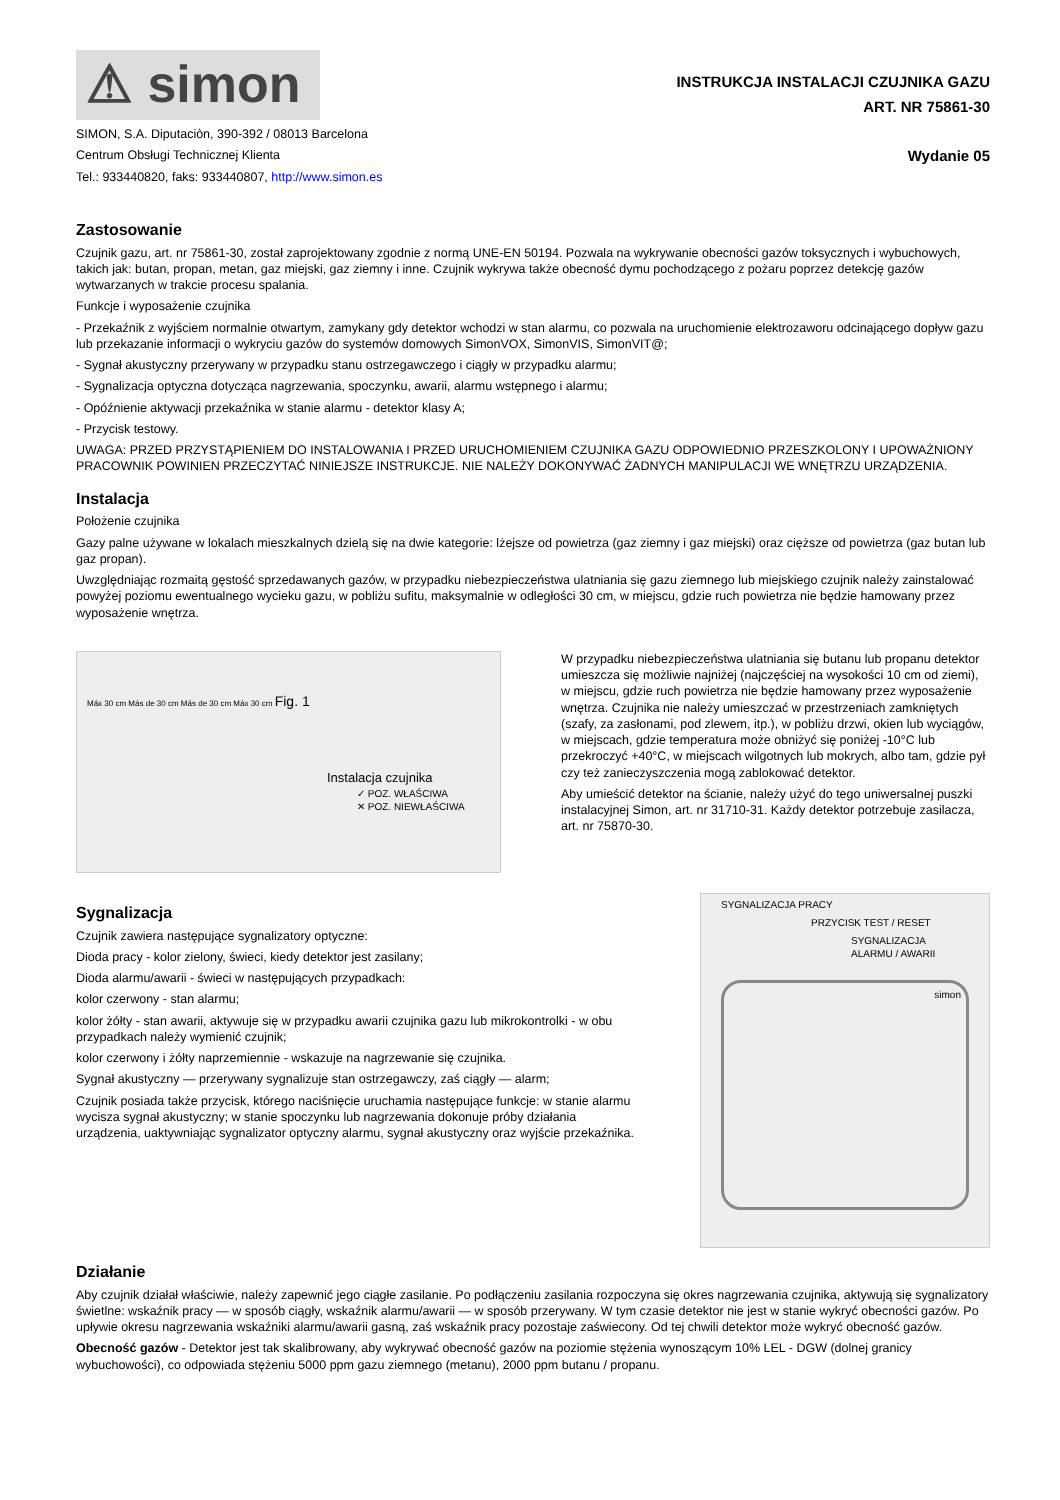⚠ simon
SIMON, S.A. Diputaciòn, 390-392 / 08013 Barcelona
Centrum Obsługi Technicznej Klienta
Tel.: 933440820, faks: 933440807, http://www.simon.es
INSTRUKCJA INSTALACJI CZUJNIKA GAZU
ART. NR 75861-30
Wydanie 05
Zastosowanie
Czujnik gazu, art. nr 75861-30, został zaprojektowany zgodnie z normą UNE-EN 50194. Pozwala na wykrywanie obecności gazów toksycznych i wybuchowych, takich jak: butan, propan, metan, gaz miejski, gaz ziemny i inne. Czujnik wykrywa także obecność dymu pochodzącego z pożaru poprzez detekcję gazów wytwarzanych w trakcie procesu spalania.
Funkcje i wyposażenie czujnika
- Przekaźnik z wyjściem normalnie otwartym, zamykany gdy detektor wchodzi w stan alarmu, co pozwala na uruchomienie elektrozaworu odcinającego dopływ gazu lub przekazanie informacji o wykryciu gazów do systemów domowych SimonVOX, SimonVIS, SimonVIT@;
- Sygnał akustyczny przerywany w przypadku stanu ostrzegawczego i ciągły w przypadku alarmu;
- Sygnalizacja optyczna dotycząca nagrzewania, spoczynku, awarii, alarmu wstępnego i alarmu;
- Opóźnienie aktywacji przekaźnika w stanie alarmu - detektor klasy A;
- Przycisk testowy.
UWAGA: PRZED PRZYSTĄPIENIEM DO INSTALOWANIA I PRZED URUCHOMIENIEM CZUJNIKA GAZU ODPOWIEDNIO PRZESZKOLONY I UPOWAŻNIONY PRACOWNIK POWINIEN PRZECZYTAĆ NINIEJSZE INSTRUKCJE. NIE NALEŻY DOKONYWAĆ ŻADNYCH MANIPULACJI WE WNĘTRZU URZĄDZENIA.
Instalacja
Położenie czujnika
Gazy palne używane w lokalach mieszkalnych dzielą się na dwie kategorie: lżejsze od powietrza (gaz ziemny i gaz miejski) oraz cięższe od powietrza (gaz butan lub gaz propan).
Uwzględniając rozmaitą gęstość sprzedawanych gazów, w przypadku niebezpieczeństwa ulatniania się gazu ziemnego lub miejskiego czujnik należy zainstalować powyżej poziomu ewentualnego wycieku gazu, w pobliżu sufitu, maksymalnie w odległości 30 cm, w miejscu, gdzie ruch powietrza nie będzie hamowany przez wyposażenie wnętrza.
Máx 30 cm Más de 30 cm Más de 30 cm Máx 30 cm Fig. 1
Instalacja czujnika
✓ POZ. WŁAŚCIWA
✕ POZ. NIEWŁAŚCIWA
W przypadku niebezpieczeństwa ulatniania się butanu lub propanu detektor umieszcza się możliwie najniżej (najczęściej na wysokości 10 cm od ziemi), w miejscu, gdzie ruch powietrza nie będzie hamowany przez wyposażenie wnętrza. Czujnika nie należy umieszczać w przestrzeniach zamkniętych (szafy, za zasłonami, pod zlewem, itp.), w pobliżu drzwi, okien lub wyciągów, w miejscach, gdzie temperatura może obniżyć się poniżej -10°C lub przekroczyć +40°C, w miejscach wilgotnych lub mokrych, albo tam, gdzie pył czy też zanieczyszczenia mogą zablokować detektor.
Aby umieścić detektor na ścianie, należy użyć do tego uniwersalnej puszki instalacyjnej Simon, art. nr 31710-31. Każdy detektor potrzebuje zasilacza, art. nr 75870-30.
Sygnalizacja
Czujnik zawiera następujące sygnalizatory optyczne:
Dioda pracy - kolor zielony, świeci, kiedy detektor jest zasilany;
Dioda alarmu/awarii - świeci w następujących przypadkach:
kolor czerwony - stan alarmu;
kolor żółty - stan awarii, aktywuje się w przypadku awarii czujnika gazu lub mikrokontrolki - w obu przypadkach należy wymienić czujnik;
kolor czerwony i żółty naprzemiennie - wskazuje na nagrzewanie się czujnika.
Sygnał akustyczny — przerywany sygnalizuje stan ostrzegawczy, zaś ciągły — alarm;
Czujnik posiada także przycisk, którego naciśnięcie uruchamia następujące funkcje: w stanie alarmu wycisza sygnał akustyczny; w stanie spoczynku lub nagrzewania dokonuje próby działania urządzenia, uaktywniając sygnalizator optyczny alarmu, sygnał akustyczny oraz wyjście przekaźnika.
SYGNALIZACJA PRACY
PRZYCISK TEST / RESET
SYGNALIZACJA
ALARMU / AWARII
simon
Działanie
Aby czujnik działał właściwie, należy zapewnić jego ciągłe zasilanie. Po podłączeniu zasilania rozpoczyna się okres nagrzewania czujnika, aktywują się sygnalizatory świetlne: wskaźnik pracy — w sposób ciągły, wskaźnik alarmu/awarii — w sposób przerywany. W tym czasie detektor nie jest w stanie wykryć obecności gazów. Po upływie okresu nagrzewania wskaźniki alarmu/awarii gasną, zaś wskaźnik pracy pozostaje zaświecony. Od tej chwili detektor może wykryć obecność gazów.
Obecność gazów - Detektor jest tak skalibrowany, aby wykrywać obecność gazów na poziomie stężenia wynoszącym 10% LEL - DGW (dolnej granicy wybuchowości), co odpowiada stężeniu 5000 ppm gazu ziemnego (metanu), 2000 ppm butanu / propanu.